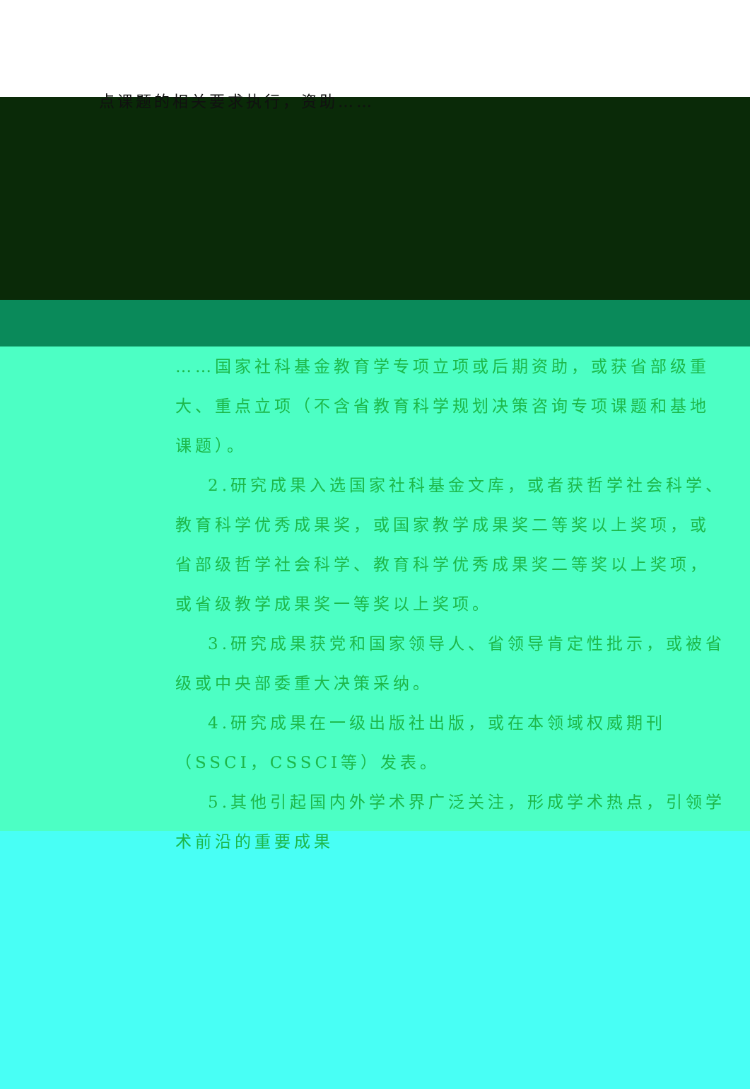点课题的相关要求执行，资助……
……国家社科基金教育学专项立项或后期资助，或获省部级重大、重点立项（不含省教育科学规划决策咨询专项课题和基地课题）。
2.研究成果入选国家社科基金文库，或者获哲学社会科学、教育科学优秀成果奖，或国家教学成果奖二等奖以上奖项，或省部级哲学社会科学、教育科学优秀成果奖二等奖以上奖项，或省级教学成果奖一等奖以上奖项。
3.研究成果获党和国家领导人、省领导肯定性批示，或被省级或中央部委重大决策采纳。
4.研究成果在一级出版社出版，或在本领域权威期刊（SSCI，CSSCI等）发表。
5.其他引起国内外学术界广泛关注，形成学术热点，引领学术前沿的重要成果